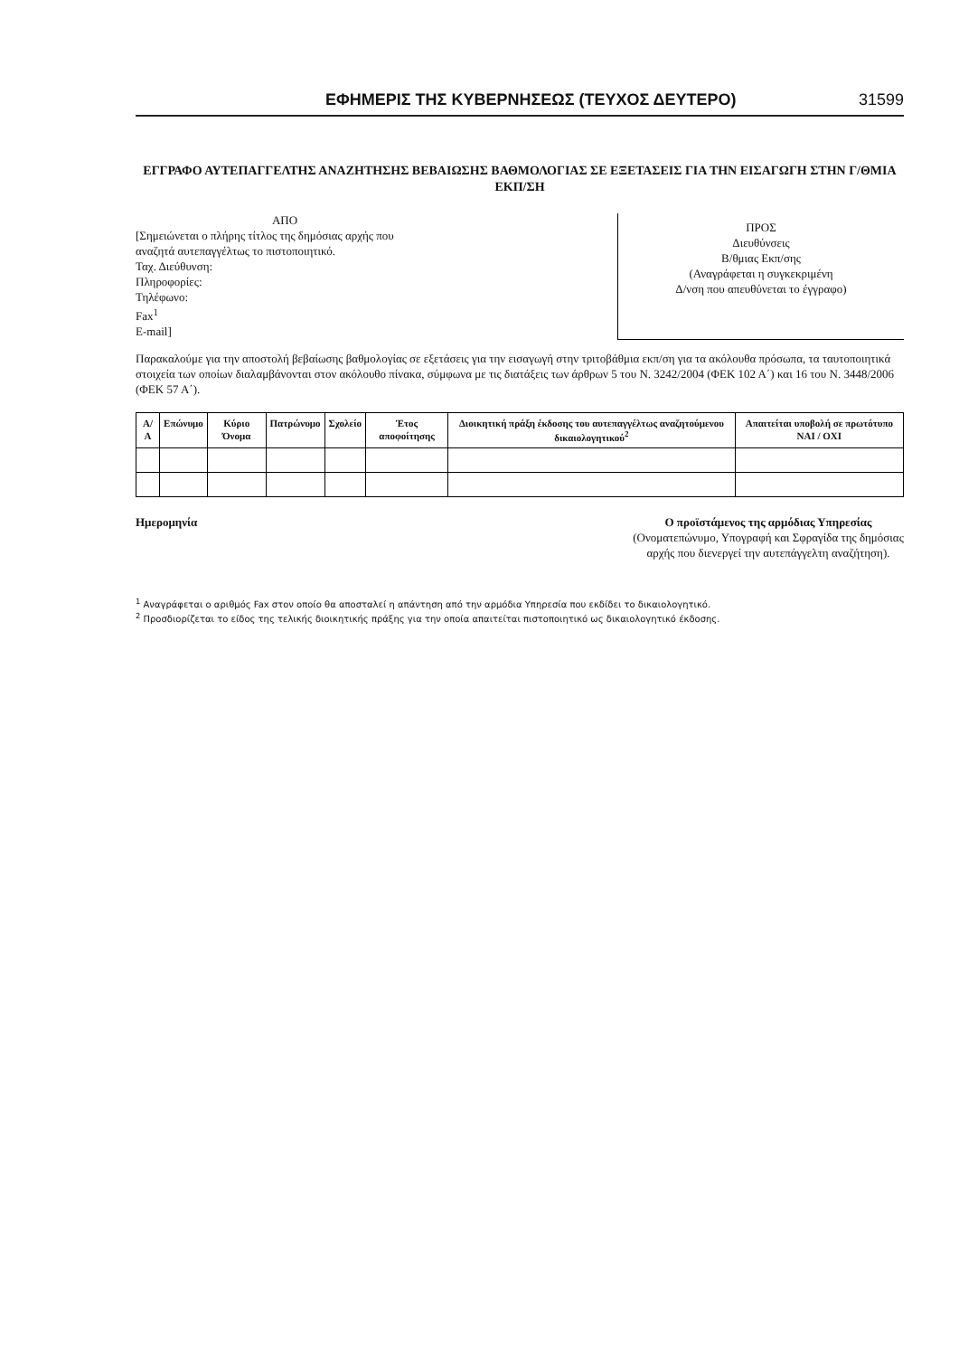ΕΦΗΜΕΡΙΣ ΤΗΣ ΚΥΒΕΡΝΗΣΕΩΣ (ΤΕΥΧΟΣ ΔΕΥΤΕΡΟ) 31599
ΕΓΓΡΑΦΟ ΑΥΤΕΠΑΓΓΕΛΤΗΣ ΑΝΑΖΗΤΗΣΗΣ ΒΕΒΑΙΩΣΗΣ ΒΑΘΜΟΛΟΓΙΑΣ ΣΕ ΕΞΕΤΑΣΕΙΣ ΓΙΑ ΤΗΝ ΕΙΣΑΓΩΓΗ ΣΤΗΝ Γ/ΘΜΙΑ ΕΚΠ/ΣΗ
ΑΠΟ
[Σημειώνεται ο πλήρης τίτλος της δημόσιας αρχής που αναζητά αυτεπαγγέλτως το πιστοποιητικό.
Ταχ. Διεύθυνση:
Πληροφορίες:
Τηλέφωνο:
Fax<sup>1</sup>
E-mail]
ΠΡΟΣ
Διευθύνσεις
Β/θμιας Εκπ/σης
(Αναγράφεται η συγκεκριμένη
Δ/νση που απευθύνεται το έγγραφο)
Παρακαλούμε για την αποστολή βεβαίωσης βαθμολογίας σε εξετάσεις για την εισαγωγή στην τριτοβάθμια εκπ/ση για τα ακόλουθα πρόσωπα, τα ταυτοποιητικά στοιχεία των οποίων διαλαμβάνονται στον ακόλουθο πίνακα, σύμφωνα με τις διατάξεις των άρθρων 5 του Ν. 3242/2004 (ΦΕΚ 102 Α΄) και 16 του Ν. 3448/2006 (ΦΕΚ 57 Α΄).
| Α/Α | Επώνυμο | Κύριο Όνομα | Πατρώνυμο | Σχολείο | Έτος αποφοίτησης | Διοικητική πράξη έκδοσης του αυτεπαγγέλτως αναζητούμενου δικαιολογητικού<sup>2</sup> | Απαιτείται υποβολή σε πρωτότυπο ΝΑΙ / ΟΧΙ |
| --- | --- | --- | --- | --- | --- | --- | --- |
Ημερομηνία Ο προϊστάμενος της αρμόδιας Υπηρεσίας
(Ονοματεπώνυμο, Υπογραφή και Σφραγίδα της δημόσιας αρχής που διενεργεί την αυτεπάγγελτη αναζήτηση).
<sup>1</sup> Αναγράφεται ο αριθμός Fax στον οποίο θα αποσταλεί η απάντηση από την αρμόδια Υπηρεσία που εκδίδει το δικαιολογητικό.
<sup>2</sup> Προσδιορίζεται το είδος της τελικής διοικητικής πράξης για την οποία απαιτείται πιστοποιητικό ως δικαιολογητικό έκδοσης.